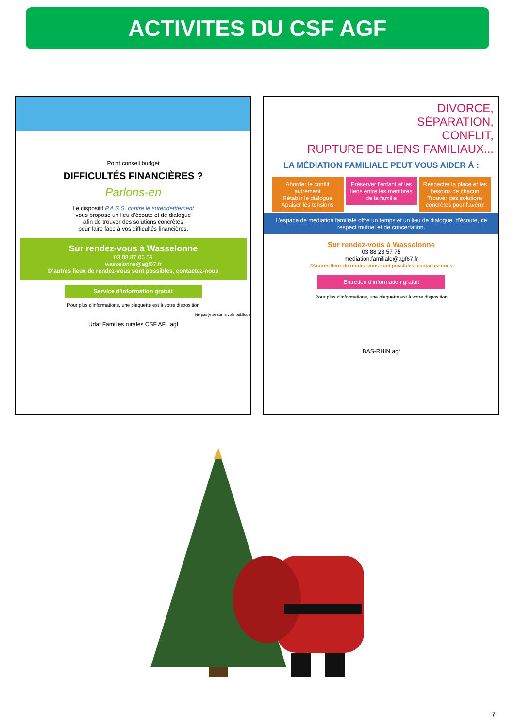ACTIVITES DU CSF AGF
Point conseil budget
DIFFICULTÉS FINANCIÈRES ?
Parlons-en
Le dispositif P.A.S.S. contre le surendetttement
vous propose un lieu d'écoute et de dialogue
afin de trouver des solutions concrètes
pour faire face à vos difficultés financières.
Sur rendez-vous à Wasselonne
03 88 87 05 59
wasselonne@agf67.fr
D'autres lieux de rendez-vous sont possibles, contactez-nous
Service d'information gratuit
Pour plus d'informations, une plaquette est à votre disposition
Ne pas jeter sur la voie publique
Udaf Familles rurales CSF AFL agf
DIVORCE,
SÉPARATION,
CONFLIT,
RUPTURE DE LIENS FAMILIAUX...
LA MÉDIATION FAMILIALE PEUT VOUS AIDER À :
Aborder le conflit autrement
Rétablir le dialogue
Apaiser les tensions Préserver l'enfant et les liens entre les membres de la famille Respecter la place et les besoins de chacun
Trouver des solutions concrètes pour l'avenir
L'espace de médiation familiale offre un temps et un lieu de dialogue, d'écoute, de respect mutuel et de concertation.
Sur rendez-vous à Wasselonne
03 88 23 57 75
mediation.familiale@agf67.fr
D'autres lieux de rendez-vous sont possibles, contactez-nous
Entretien d'information gratuit
Pour plus d'informations, une plaquette est à votre disposition
BAS-RHIN agf
7